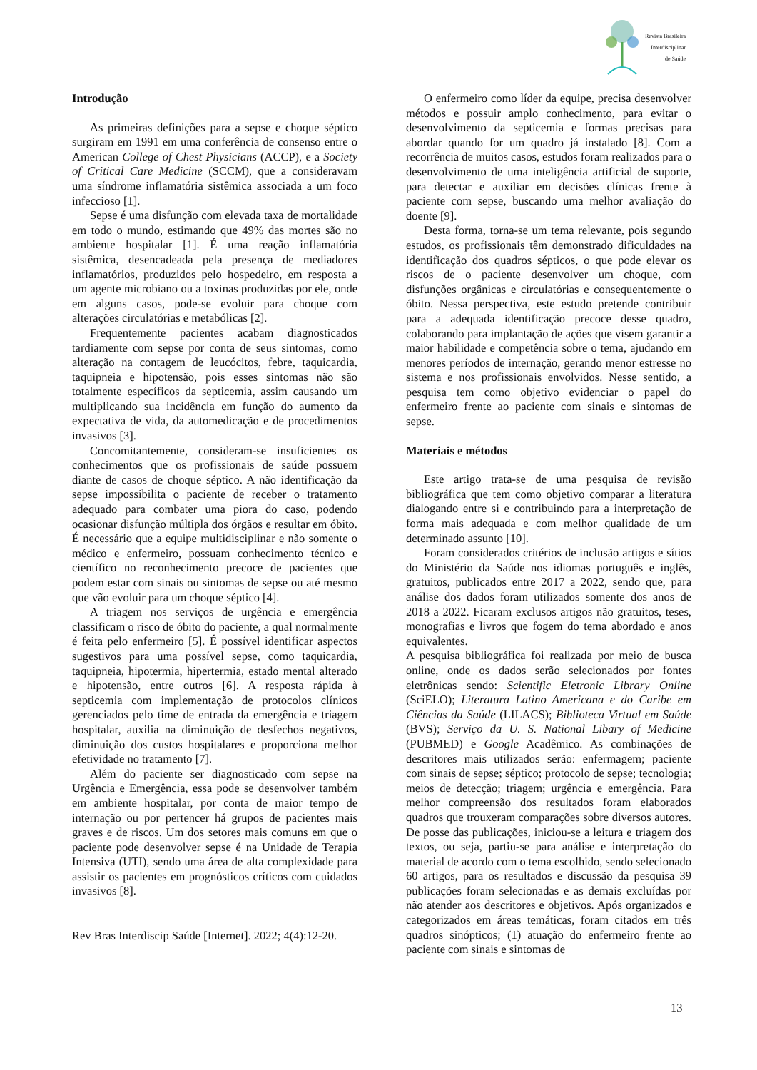Revista Brasileira
Interdisciplinar
de Saúde
Introdução
As primeiras definições para a sepse e choque séptico surgiram em 1991 em uma conferência de consenso entre o American College of Chest Physicians (ACCP), e a Society of Critical Care Medicine (SCCM), que a consideravam uma síndrome inflamatória sistêmica associada a um foco infeccioso [1].
Sepse é uma disfunção com elevada taxa de mortalidade em todo o mundo, estimando que 49% das mortes são no ambiente hospitalar [1]. É uma reação inflamatória sistêmica, desencadeada pela presença de mediadores inflamatórios, produzidos pelo hospedeiro, em resposta a um agente microbiano ou a toxinas produzidas por ele, onde em alguns casos, pode-se evoluir para choque com alterações circulatórias e metabólicas [2].
Frequentemente pacientes acabam diagnosticados tardiamente com sepse por conta de seus sintomas, como alteração na contagem de leucócitos, febre, taquicardia, taquipneia e hipotensão, pois esses sintomas não são totalmente específicos da septicemia, assim causando um multiplicando sua incidência em função do aumento da expectativa de vida, da automedicação e de procedimentos invasivos [3].
Concomitantemente, consideram-se insuficientes os conhecimentos que os profissionais de saúde possuem diante de casos de choque séptico. A não identificação da sepse impossibilita o paciente de receber o tratamento adequado para combater uma piora do caso, podendo ocasionar disfunção múltipla dos órgãos e resultar em óbito. É necessário que a equipe multidisciplinar e não somente o médico e enfermeiro, possuam conhecimento técnico e científico no reconhecimento precoce de pacientes que podem estar com sinais ou sintomas de sepse ou até mesmo que vão evoluir para um choque séptico [4].
A triagem nos serviços de urgência e emergência classificam o risco de óbito do paciente, a qual normalmente é feita pelo enfermeiro [5]. É possível identificar aspectos sugestivos para uma possível sepse, como taquicardia, taquipneia, hipotermia, hipertermia, estado mental alterado e hipotensão, entre outros [6]. A resposta rápida à septicemia com implementação de protocolos clínicos gerenciados pelo time de entrada da emergência e triagem hospitalar, auxilia na diminuição de desfechos negativos, diminuição dos custos hospitalares e proporciona melhor efetividade no tratamento [7].
Além do paciente ser diagnosticado com sepse na Urgência e Emergência, essa pode se desenvolver também em ambiente hospitalar, por conta de maior tempo de internação ou por pertencer há grupos de pacientes mais graves e de riscos. Um dos setores mais comuns em que o paciente pode desenvolver sepse é na Unidade de Terapia Intensiva (UTI), sendo uma área de alta complexidade para assistir os pacientes em prognósticos críticos com cuidados invasivos [8].
Rev Bras Interdiscip Saúde [Internet]. 2022; 4(4):12-20.
O enfermeiro como líder da equipe, precisa desenvolver métodos e possuir amplo conhecimento, para evitar o desenvolvimento da septicemia e formas precisas para abordar quando for um quadro já instalado [8]. Com a recorrência de muitos casos, estudos foram realizados para o desenvolvimento de uma inteligência artificial de suporte, para detectar e auxiliar em decisões clínicas frente à paciente com sepse, buscando uma melhor avaliação do doente [9].
Desta forma, torna-se um tema relevante, pois segundo estudos, os profissionais têm demonstrado dificuldades na identificação dos quadros sépticos, o que pode elevar os riscos de o paciente desenvolver um choque, com disfunções orgânicas e circulatórias e consequentemente o óbito. Nessa perspectiva, este estudo pretende contribuir para a adequada identificação precoce desse quadro, colaborando para implantação de ações que visem garantir a maior habilidade e competência sobre o tema, ajudando em menores períodos de internação, gerando menor estresse no sistema e nos profissionais envolvidos. Nesse sentido, a pesquisa tem como objetivo evidenciar o papel do enfermeiro frente ao paciente com sinais e sintomas de sepse.
Materiais e métodos
Este artigo trata-se de uma pesquisa de revisão bibliográfica que tem como objetivo comparar a literatura dialogando entre si e contribuindo para a interpretação de forma mais adequada e com melhor qualidade de um determinado assunto [10].
Foram considerados critérios de inclusão artigos e sítios do Ministério da Saúde nos idiomas português e inglês, gratuitos, publicados entre 2017 a 2022, sendo que, para análise dos dados foram utilizados somente dos anos de 2018 a 2022. Ficaram exclusos artigos não gratuitos, teses, monografias e livros que fogem do tema abordado e anos equivalentes.
A pesquisa bibliográfica foi realizada por meio de busca online, onde os dados serão selecionados por fontes eletrônicas sendo: Scientific Eletronic Library Online (SciELO); Literatura Latino Americana e do Caribe em Ciências da Saúde (LILACS); Biblioteca Virtual em Saúde (BVS); Serviço da U. S. National Libary of Medicine (PUBMED) e Google Acadêmico. As combinações de descritores mais utilizados serão: enfermagem; paciente com sinais de sepse; séptico; protocolo de sepse; tecnologia; meios de detecção; triagem; urgência e emergência. Para melhor compreensão dos resultados foram elaborados quadros que trouxeram comparações sobre diversos autores. De posse das publicações, iniciou-se a leitura e triagem dos textos, ou seja, partiu-se para análise e interpretação do material de acordo com o tema escolhido, sendo selecionado 60 artigos, para os resultados e discussão da pesquisa 39 publicações foram selecionadas e as demais excluídas por não atender aos descritores e objetivos. Após organizados e categorizados em áreas temáticas, foram citados em três quadros sinópticos; (1) atuação do enfermeiro frente ao paciente com sinais e sintomas de
13